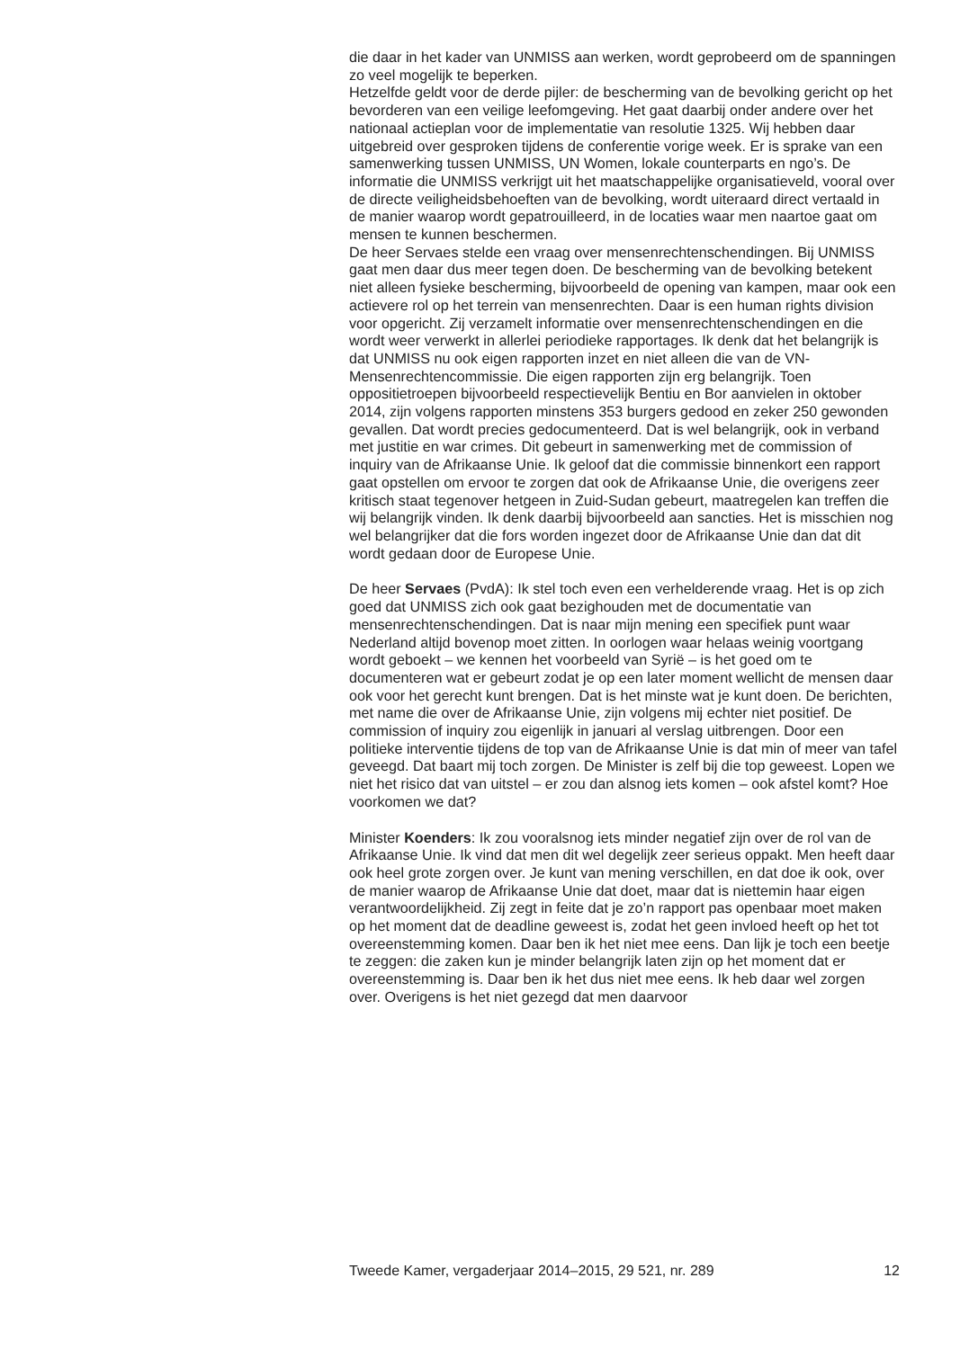die daar in het kader van UNMISS aan werken, wordt geprobeerd om de spanningen zo veel mogelijk te beperken.
Hetzelfde geldt voor de derde pijler: de bescherming van de bevolking gericht op het bevorderen van een veilige leefomgeving. Het gaat daarbij onder andere over het nationaal actieplan voor de implementatie van resolutie 1325. Wij hebben daar uitgebreid over gesproken tijdens de conferentie vorige week. Er is sprake van een samenwerking tussen UNMISS, UN Women, lokale counterparts en ngo’s. De informatie die UNMISS verkrijgt uit het maatschappelijke organisatieveld, vooral over de directe veiligheidsbehoeften van de bevolking, wordt uiteraard direct vertaald in de manier waarop wordt gepatrouilleerd, in de locaties waar men naartoe gaat om mensen te kunnen beschermen.
De heer Servaes stelde een vraag over mensenrechtenschendingen. Bij UNMISS gaat men daar dus meer tegen doen. De bescherming van de bevolking betekent niet alleen fysieke bescherming, bijvoorbeeld de opening van kampen, maar ook een actievere rol op het terrein van mensenrechten. Daar is een human rights division voor opgericht. Zij verzamelt informatie over mensenrechtenschendingen en die wordt weer verwerkt in allerlei periodieke rapportages. Ik denk dat het belangrijk is dat UNMISS nu ook eigen rapporten inzet en niet alleen die van de VN-Mensenrechtencommissie. Die eigen rapporten zijn erg belangrijk. Toen oppositietroepen bijvoorbeeld respectievelijk Bentiu en Bor aanvielen in oktober 2014, zijn volgens rapporten minstens 353 burgers gedood en zeker 250 gewonden gevallen. Dat wordt precies gedocumenteerd. Dat is wel belangrijk, ook in verband met justitie en war crimes. Dit gebeurt in samenwerking met de commission of inquiry van de Afrikaanse Unie. Ik geloof dat die commissie binnenkort een rapport gaat opstellen om ervoor te zorgen dat ook de Afrikaanse Unie, die overigens zeer kritisch staat tegenover hetgeen in Zuid-Sudan gebeurt, maatregelen kan treffen die wij belangrijk vinden. Ik denk daarbij bijvoorbeeld aan sancties. Het is misschien nog wel belangrijker dat die fors worden ingezet door de Afrikaanse Unie dan dat dit wordt gedaan door de Europese Unie.
De heer Servaes (PvdA): Ik stel toch even een verhelderende vraag. Het is op zich goed dat UNMISS zich ook gaat bezighouden met de documentatie van mensenrechtenschendingen. Dat is naar mijn mening een specifiek punt waar Nederland altijd bovenop moet zitten. In oorlogen waar helaas weinig voortgang wordt geboekt – we kennen het voorbeeld van Syrië – is het goed om te documenteren wat er gebeurt zodat je op een later moment wellicht de mensen daar ook voor het gerecht kunt brengen. Dat is het minste wat je kunt doen. De berichten, met name die over de Afrikaanse Unie, zijn volgens mij echter niet positief. De commission of inquiry zou eigenlijk in januari al verslag uitbrengen. Door een politieke interventie tijdens de top van de Afrikaanse Unie is dat min of meer van tafel geveegd. Dat baart mij toch zorgen. De Minister is zelf bij die top geweest. Lopen we niet het risico dat van uitstel – er zou dan alsnog iets komen – ook afstel komt? Hoe voorkomen we dat?
Minister Koenders: Ik zou vooralsnog iets minder negatief zijn over de rol van de Afrikaanse Unie. Ik vind dat men dit wel degelijk zeer serieus oppakt. Men heeft daar ook heel grote zorgen over. Je kunt van mening verschillen, en dat doe ik ook, over de manier waarop de Afrikaanse Unie dat doet, maar dat is niettemin haar eigen verantwoordelijkheid. Zij zegt in feite dat je zo’n rapport pas openbaar moet maken op het moment dat de deadline geweest is, zodat het geen invloed heeft op het tot overeenstemming komen. Daar ben ik het niet mee eens. Dan lijk je toch een beetje te zeggen: die zaken kun je minder belangrijk laten zijn op het moment dat er overeenstemming is. Daar ben ik het dus niet mee eens. Ik heb daar wel zorgen over. Overigens is het niet gezegd dat men daarvoor
Tweede Kamer, vergaderjaar 2014–2015, 29 521, nr. 289 12